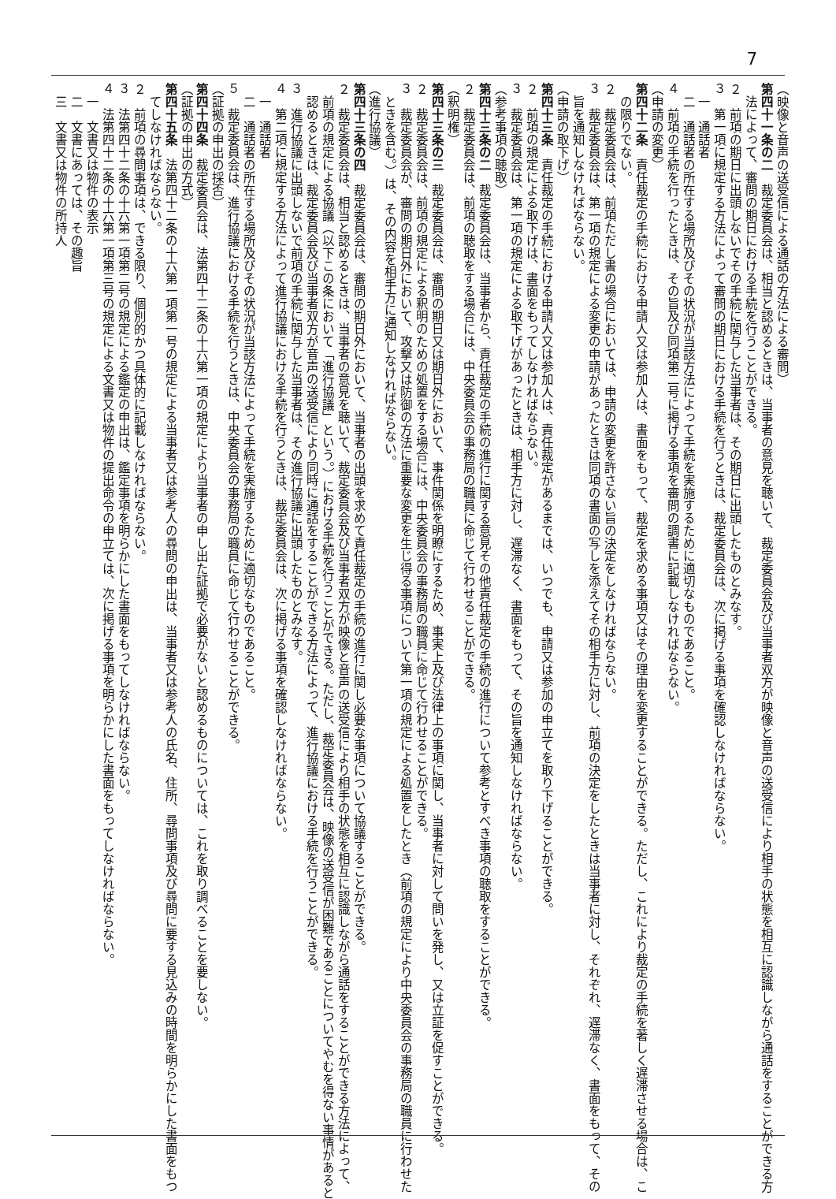7
（映像と音声の送受信による通話の方法による審問）
第四十一条の二　裁定委員会は、相当と認めるときは、当事者の意見を聴いて、裁定委員会及び当事者双方が映像と音声の送受信により相手の状態を相互に認識しながら通話をすることができる方
法によって、審問の期日における手続を行うことができる。
２　前項の期日に出頭しないでその手続に関与した当事者は、その期日に出頭したものとみなす。
３　第一項に規定する方法によって審問の期日における手続を行うときは、裁定委員会は、次に掲げる事項を確認しなければならない。
一　通話者
二　通話者の所在する場所及びその状況が当該方法によって手続を実施するために適切なものであること。
４　前項の手続を行ったときは、その旨及び同項第二号に掲げる事項を審問の調書に記載しなければならない。
（申請の変更）
第四十二条　責任裁定の手続における申請人又は参加人は、書面をもって、裁定を求める事項又はその理由を変更することができる。ただし、これにより裁定の手続を著しく遅滞させる場合は、こ
の限りでない。
２　裁定委員会は、前項ただし書の場合においては、申請の変更を許さない旨の決定をしなければならない。
３　裁定委員会は、第一項の規定による変更の申請があったときは同項の書面の写しを添えてその相手方に対し、前項の決定をしたときは当事者に対し、それぞれ、遅滞なく、書面をもって、その
旨を通知しなければならない。
（申請の取下げ）
第四十三条　責任裁定の手続における申請人又は参加人は、責任裁定があるまでは、いつでも、申請又は参加の申立てを取り下げることができる。
２　前項の規定による取下げは、書面をもってしなければならない。
３　裁定委員会は、第一項の規定による取下げがあったときは、相手方に対し、遅滞なく、書面をもって、その旨を通知しなければならない。
（参考事項の聴取）
第四十三条の二　裁定委員会は、当事者から、責任裁定の手続の進行に関する意見その他責任裁定の手続の進行について参考とすべき事項の聴取をすることができる。
２　裁定委員会は、前項の聴取をする場合には、中央委員会の事務局の職員に命じて行わせることができる。
（釈明権）
第四十三条の三　裁定委員会は、審問の期日又は期日外において、事件関係を明瞭にするため、事実上及び法律上の事項に関し、当事者に対して問いを発し、又は立証を促すことができる。
２　裁定委員会は、前項の規定による釈明のための処置をする場合には、中央委員会の事務局の職員に命じて行わせることができる。
３　裁定委員会が、審問の期日外において、攻撃又は防御の方法に重要な変更を生じ得る事項について第一項の規定による処置をしたとき（前項の規定により中央委員会の事務局の職員に行わせた
ときを含む。）は、その内容を相手方に通知しなければならない。
（進行協議）
第四十三条の四　裁定委員会は、審問の期日外において、当事者の出頭を求めて責任裁定の手続の進行に関し必要な事項について協議することができる。
２　裁定委員会は、相当と認めるときは、当事者の意見を聴いて、裁定委員会及び当事者双方が映像と音声の送受信により相手の状態を相互に認識しながら通話をすることができる方法によって、
前項の規定による協議（以下この条において「進行協議」という。）における手続を行うことができる。ただし、裁定委員会は、映像の送受信が困難であることについてやむを得ない事情があると
認めるときは、裁定委員会及び当事者双方が音声の送受信により同時に通話をすることができる方法によって、進行協議における手続を行うことができる。
３　進行協議に出頭しないで前項の手続に関与した当事者は、その進行協議に出頭したものとみなす。
４　第二項に規定する方法によって進行協議における手続を行うときは、裁定委員会は、次に掲げる事項を確認しなければならない。
一　通話者
二　通話者の所在する場所及びその状況が当該方法によって手続を実施するために適切なものであること。
５　裁定委員会は、進行協議における手続を行うときは、中央委員会の事務局の職員に命じて行わせることができる。
（証拠の申出の採否）
第四十四条　裁定委員会は、法第四十二条の十六第一項の規定により当事者の申し出た証拠で必要がないと認めるものについては、これを取り調べることを要しない。
（証拠の申出の方式）
第四十五条　法第四十二条の十六第一項第一号の規定による当事者又は参考人の尋問の申出は、当事者又は参考人の氏名、住所、尋問事項及び尋問に要する見込みの時間を明らかにした書面をもつ
てしなければならない。
２　前項の尋問事項は、できる限り、個別的かつ具体的に記載しなければならない。
３　法第四十二条の十六第一項第二号の規定による鑑定の申出は、鑑定事項を明らかにした書面をもってしなければならない。
４　法第四十二条の十六第一項第三号の規定による文書又は物件の提出命令の申立ては、次に掲げる事項を明らかにした書面をもってしなければならない。
一　文書又は物件の表示
二　文書にあっては、その趣旨
三　文書又は物件の所持人